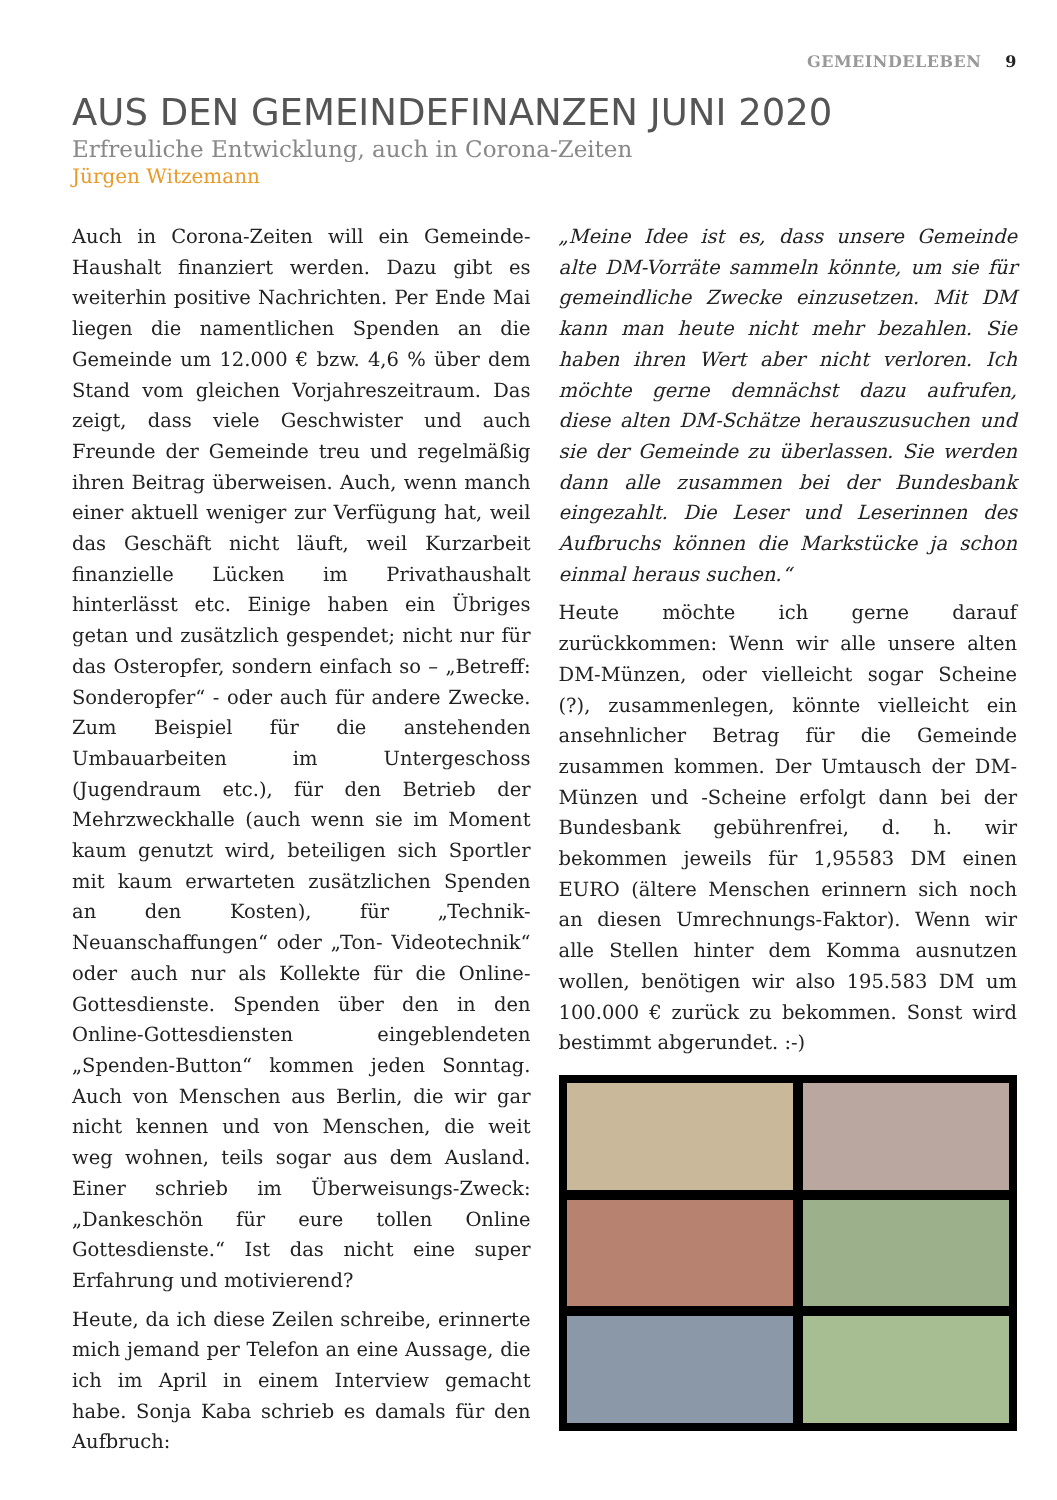GEMEINDELEBEN 9
AUS DEN GEMEINDEFINANZEN JUNI 2020
Erfreuliche Entwicklung, auch in Corona-Zeiten
Jürgen Witzemann
Auch in Corona-Zeiten will ein Gemeinde-Haushalt finanziert werden. Dazu gibt es weiterhin positive Nachrichten. Per Ende Mai liegen die namentlichen Spenden an die Gemeinde um 12.000 € bzw. 4,6 % über dem Stand vom gleichen Vorjahreszeitraum. Das zeigt, dass viele Geschwister und auch Freunde der Gemeinde treu und regelmäßig ihren Beitrag überweisen. Auch, wenn manch einer aktuell weniger zur Verfügung hat, weil das Geschäft nicht läuft, weil Kurzarbeit finanzielle Lücken im Privathaushalt hinterlässt etc. Einige haben ein Übriges getan und zusätzlich gespendet; nicht nur für das Osteropfer, sondern einfach so – „Betreff: Sonderopfer“ - oder auch für andere Zwecke. Zum Beispiel für die anstehenden Umbauarbeiten im Untergeschoss (Jugendraum etc.), für den Betrieb der Mehrzweckhalle (auch wenn sie im Moment kaum genutzt wird, beteiligen sich Sportler mit kaum erwarteten zusätzlichen Spenden an den Kosten), für „Technik-Neuanschaffungen“ oder „Ton- Videotechnik“ oder auch nur als Kollekte für die Online-Gottesdienste. Spenden über den in den Online-Gottesdiensten eingeblendeten „Spenden-Button“ kommen jeden Sonntag. Auch von Menschen aus Berlin, die wir gar nicht kennen und von Menschen, die weit weg wohnen, teils sogar aus dem Ausland. Einer schrieb im Überweisungs-Zweck: „Dankeschön für eure tollen Online Gottesdienste.“ Ist das nicht eine super Erfahrung und motivierend?
Heute, da ich diese Zeilen schreibe, erinnerte mich jemand per Telefon an eine Aussage, die ich im April in einem Interview gemacht habe. Sonja Kaba schrieb es damals für den Aufbruch:
„Meine Idee ist es, dass unsere Gemeinde alte DM-Vorräte sammeln könnte, um sie für gemeindliche Zwecke einzusetzen. Mit DM kann man heute nicht mehr bezahlen. Sie haben ihren Wert aber nicht verloren. Ich möchte gerne demnächst dazu aufrufen, diese alten DM-Schätze herauszusuchen und sie der Gemeinde zu überlassen. Sie werden dann alle zusammen bei der Bundesbank eingezahlt. Die Leser und Leserinnen des Aufbruchs können die Markstücke ja schon einmal heraus suchen.“
Heute möchte ich gerne darauf zurückkommen: Wenn wir alle unsere alten DM-Münzen, oder vielleicht sogar Scheine (?), zusammenlegen, könnte vielleicht ein ansehnlicher Betrag für die Gemeinde zusammen kommen. Der Umtausch der DM-Münzen und -Scheine erfolgt dann bei der Bundesbank gebührenfrei, d. h. wir bekommen jeweils für 1,95583 DM einen EURO (ältere Menschen erinnern sich noch an diesen Umrechnungs-Faktor). Wenn wir alle Stellen hinter dem Komma ausnutzen wollen, benötigen wir also 195.583 DM um 100.000 € zurück zu bekommen. Sonst wird bestimmt abgerundet. :-)